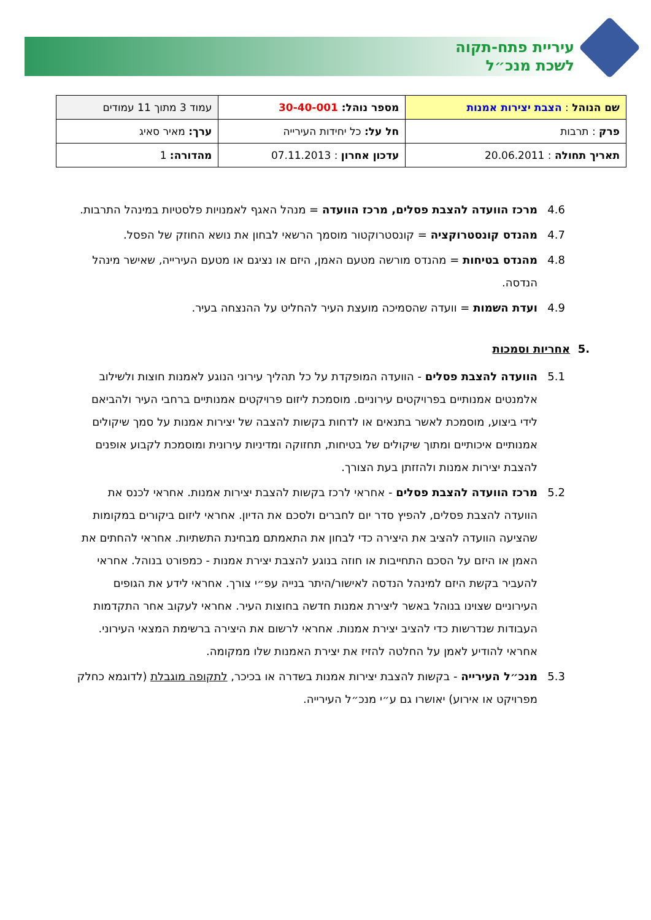עיריית פתח-תקוה
לשכת מנכ״ל
| שם הנוהל : הצבת יצירות אמנות | מספר נוהל: 30-40-001 | עמוד 3 מתוך 11 עמודים |
| פרק : תרבות | חל על: כל יחידות העירייה | ערך: מאיר סאיג |
| תאריך תחולה : 20.06.2011 | עדכון אחרון : 07.11.2013 | מהדורה: 1 |
4.6 מרכז הוועדה להצבת פסלים, מרכז הוועדה = מנהל האגף לאמנויות פלסטיות במינהל התרבות.
4.7 מהנדס קונסטרוקציה = קונסטרוקטור מוסמך הרשאי לבחון את נושא החוזק של הפסל.
4.8 מהנדס בטיחות = מהנדס מורשה מטעם האמן, היזם או נציגם או מטעם העירייה, שאישר מינהל הנדסה.
4.9 ועדת השמות = וועדה שהסמיכה מועצת העיר להחליט על ההנצחה בעיר.
.5 אחריות וסמכות
5.1 הוועדה להצבת פסלים - הוועדה המופקדת על כל תהליך עירוני הנוגע לאמנות חוצות ולשילוב אלמנטים אמנותיים בפרויקטים עירוניים. מוסמכת ליזום פרויקטים אמנותיים ברחבי העיר ולהביאם לידי ביצוע, מוסמכת לאשר בתנאים או לדחות בקשות להצבה של יצירות אמנות על סמך שיקולים אמנותיים איכותיים ומתוך שיקולים של בטיחות, תחזוקה ומדיניות עירונית ומוסמכת לקבוע אופנים להצבת יצירות אמנות ולהזזתן בעת הצורך.
5.2 מרכז הוועדה להצבת פסלים - אחראי לרכז בקשות להצבת יצירות אמנות. אחראי לכנס את הוועדה להצבת פסלים, להפיץ סדר יום לחברים ולסכם את הדיון. אחראי ליזום ביקורים במקומות שהציעה הוועדה להציב את היצירה כדי לבחון את התאמתם מבחינת התשתיות. אחראי להחתים את האמן או היזם על הסכם התחייבות או חוזה בנוגע להצבת יצירת אמנות - כמפורט בנוהל. אחראי להעביר בקשת היזם למינהל הנדסה לאישור/היתר בנייה עפ״י צורך. אחראי לידע את הגופים העירוניים שצוינו בנוהל באשר ליצירת אמנות חדשה בחוצות העיר. אחראי לעקוב אחר התקדמות העבודות שנדרשות כדי להציב יצירת אמנות. אחראי לרשום את היצירה ברשימת המצאי העירוני. אחראי להודיע לאמן על החלטה להזיז את יצירת האמנות שלו ממקומה.
5.3 מנכ״ל העירייה - בקשות להצבת יצירות אמנות בשדרה או בכיכר, לתקופה מוגבלת (לדוגמא כחלק מפרויקט או אירוע) יאושרו גם ע״י מנכ״ל העירייה.